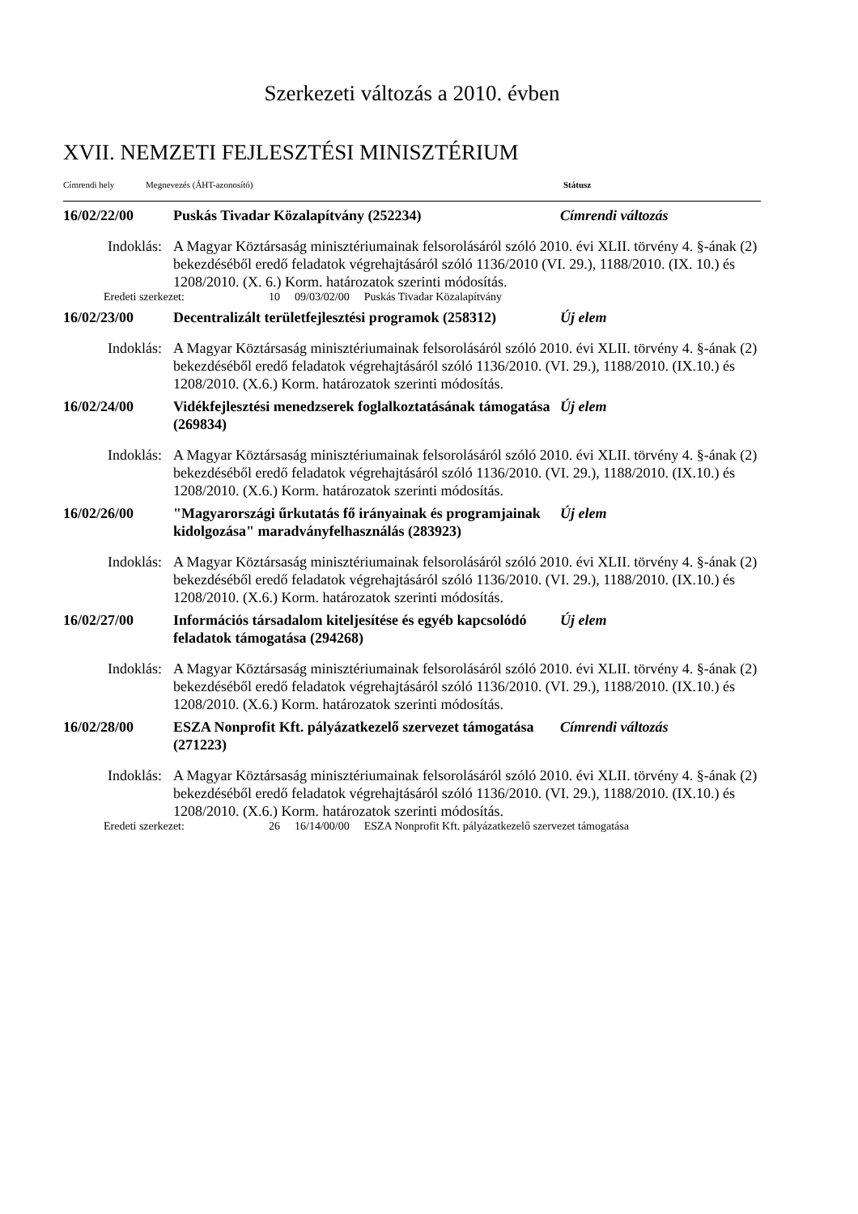Szerkezeti változás a 2010. évben
XVII. NEMZETI FEJLESZTÉSI MINISZTÉRIUM
Címrendi hely Megnevezés (ÁHT-azonosító) Státusz
16/02/22/00 Puskás Tivadar Közalapítvány (252234) Címrendi változás
Indoklás: A Magyar Köztársaság minisztériumainak felsorolásáról szóló 2010. évi XLII. törvény 4. §-ának (2) bekezdéséből eredő feladatok végrehajtásáról szóló 1136/2010 (VI. 29.), 1188/2010. (IX. 10.) és 1208/2010. (X. 6.) Korm. határozatok szerinti módosítás.
Eredeti szerkezet: 10 09/03/02/00 Puskás Tivadar Közalapítvány
16/02/23/00 Decentralizált területfejlesztési programok (258312)
Új elem
Indoklás: A Magyar Köztársaság minisztériumainak felsorolásáról szóló 2010. évi XLII. törvény 4. §-ának (2) bekezdéséből eredő feladatok végrehajtásáról szóló 1136/2010. (VI. 29.), 1188/2010. (IX.10.) és 1208/2010. (X.6.) Korm. határozatok szerinti módosítás.
16/02/24/00 Vidékfejlesztési menedzserek foglalkoztatásának támogatása (269834)
Új elem
Indoklás: A Magyar Köztársaság minisztériumainak felsorolásáról szóló 2010. évi XLII. törvény 4. §-ának (2) bekezdéséből eredő feladatok végrehajtásáról szóló 1136/2010. (VI. 29.), 1188/2010. (IX.10.) és 1208/2010. (X.6.) Korm. határozatok szerinti módosítás.
16/02/26/00 "Magyarországi űrkutatás fő irányainak és programjainak kidolgozása" maradványfelhasználás (283923)
Új elem
Indoklás: A Magyar Köztársaság minisztériumainak felsorolásáról szóló 2010. évi XLII. törvény 4. §-ának (2) bekezdéséből eredő feladatok végrehajtásáról szóló 1136/2010. (VI. 29.), 1188/2010. (IX.10.) és 1208/2010. (X.6.) Korm. határozatok szerinti módosítás.
16/02/27/00 Információs társadalom kiteljesítése és egyéb kapcsolódó feladatok támogatása (294268)
Új elem
Indoklás: A Magyar Köztársaság minisztériumainak felsorolásáról szóló 2010. évi XLII. törvény 4. §-ának (2) bekezdéséből eredő feladatok végrehajtásáról szóló 1136/2010. (VI. 29.), 1188/2010. (IX.10.) és 1208/2010. (X.6.) Korm. határozatok szerinti módosítás.
16/02/28/00 ESZA Nonprofit Kft. pályázatkezelő szervezet támogatása (271223)
Címrendi változás
Indoklás: A Magyar Köztársaság minisztériumainak felsorolásáról szóló 2010. évi XLII. törvény 4. §-ának (2) bekezdéséből eredő feladatok végrehajtásáról szóló 1136/2010. (VI. 29.), 1188/2010. (IX.10.) és 1208/2010. (X.6.) Korm. határozatok szerinti módosítás.
Eredeti szerkezet: 26 16/14/00/00 ESZA Nonprofit Kft. pályázatkezelő szervezet támogatása